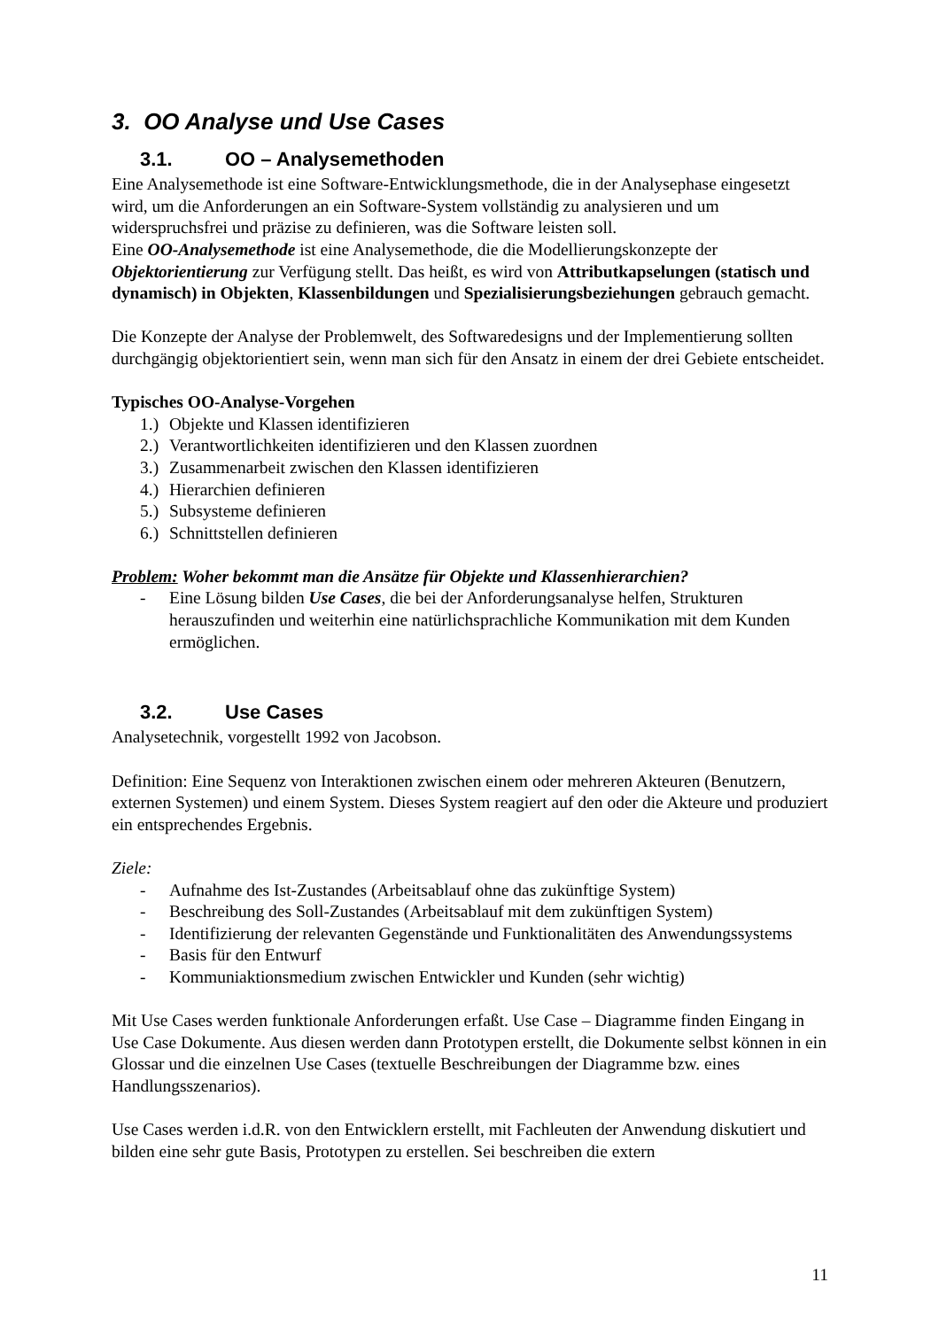3. OO Analyse und Use Cases
3.1. OO – Analysemethoden
Eine Analysemethode ist eine Software-Entwicklungsmethode, die in der Analysephase eingesetzt wird, um die Anforderungen an ein Software-System vollständig zu analysieren und um widerspruchsfrei und präzise zu definieren, was die Software leisten soll.
Eine OO-Analysemethode ist eine Analysemethode, die die Modellierungskonzepte der Objektorientierung zur Verfügung stellt. Das heißt, es wird von Attributkapselungen (statisch und dynamisch) in Objekten, Klassenbildungen und Spezialisierungsbeziehungen gebrauch gemacht.
Die Konzepte der Analyse der Problemwelt, des Softwaredesigns und der Implementierung sollten durchgängig objektorientiert sein, wenn man sich für den Ansatz in einem der drei Gebiete entscheidet.
Typisches OO-Analyse-Vorgehen
1.) Objekte und Klassen identifizieren
2.) Verantwortlichkeiten identifizieren und den Klassen zuordnen
3.) Zusammenarbeit zwischen den Klassen identifizieren
4.) Hierarchien definieren
5.) Subsysteme definieren
6.) Schnittstellen definieren
Problem: Woher bekommt man die Ansätze für Objekte und Klassenhierarchien?
- Eine Lösung bilden Use Cases, die bei der Anforderungsanalyse helfen, Strukturen herauszufinden und weiterhin eine natürlichsprachliche Kommunikation mit dem Kunden ermöglichen.
3.2. Use Cases
Analysetechnik, vorgestellt 1992 von Jacobson.
Definition: Eine Sequenz von Interaktionen zwischen einem oder mehreren Akteuren (Benutzern, externen Systemen) und einem System. Dieses System reagiert auf den oder die Akteure und produziert ein entsprechendes Ergebnis.
Ziele:
- Aufnahme des Ist-Zustandes (Arbeitsablauf ohne das zukünftige System)
- Beschreibung des Soll-Zustandes (Arbeitsablauf mit dem zukünftigen System)
- Identifizierung der relevanten Gegenstände und Funktionalitäten des Anwendungssystems
- Basis für den Entwurf
- Kommuniaktionsmedium zwischen Entwickler und Kunden (sehr wichtig)
Mit Use Cases werden funktionale Anforderungen erfaßt. Use Case – Diagramme finden Eingang in Use Case Dokumente. Aus diesen werden dann Prototypen erstellt, die Dokumente selbst können in ein Glossar und die einzelnen Use Cases (textuelle Beschreibungen der Diagramme bzw. eines Handlungsszenarios).
Use Cases werden i.d.R. von den Entwicklern erstellt, mit Fachleuten der Anwendung diskutiert und bilden eine sehr gute Basis, Prototypen zu erstellen. Sei beschreiben die extern
11